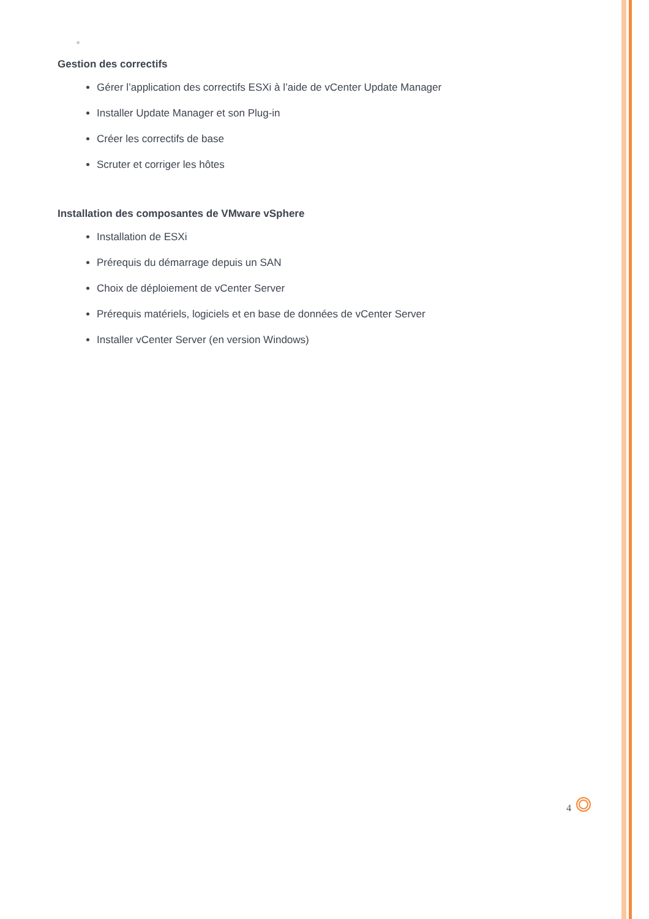Gestion des correctifs
Gérer l’application des correctifs ESXi à l’aide de vCenter Update Manager
Installer Update Manager et son Plug-in
Créer les correctifs de base
Scruter et corriger les hôtes
Installation des composantes de VMware vSphere
Installation de ESXi
Prérequis du démarrage depuis un SAN
Choix de déploiement de vCenter Server
Prérequis matériels, logiciels et en base de données de vCenter Server
Installer vCenter Server (en version Windows)
4